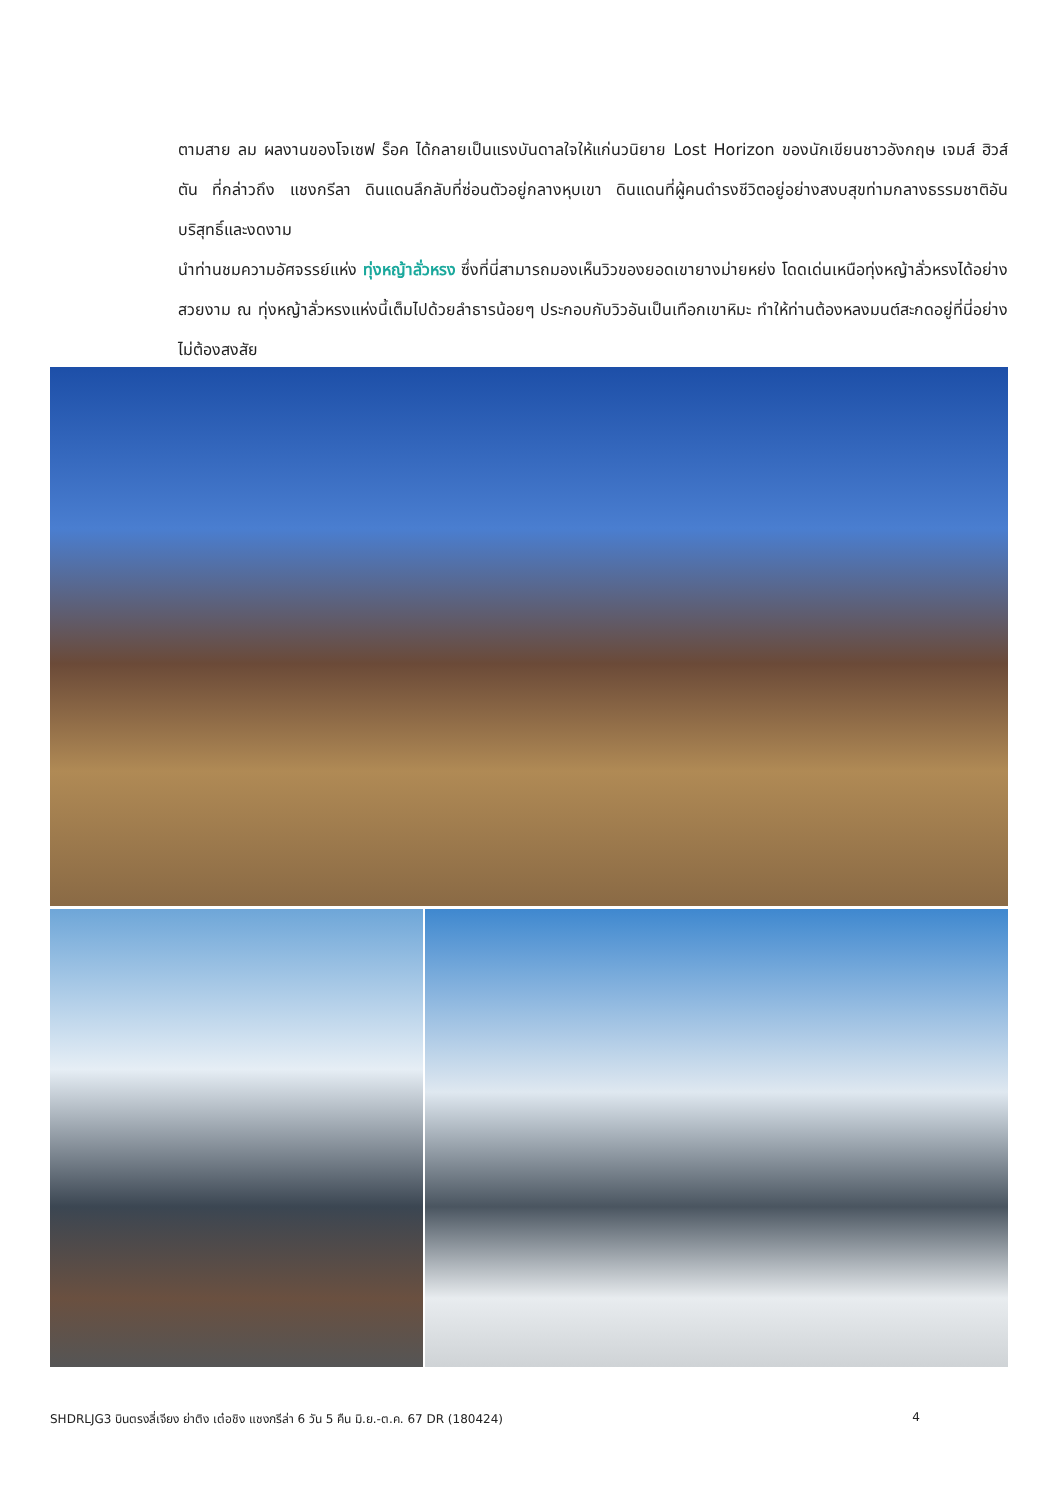ตามสาย ลม ผลงานของโจเซฟ ร็อค ได้กลายเป็นแรงบันดาลใจให้แก่นวนิยาย Lost Horizon ของนักเขียนชาวอังกฤษ เจมส์ ฮิวส์ตัน ที่กล่าวถึง แชงกรีลา ดินแดนลึกลับที่ซ่อนตัวอยู่กลางหุบเขา ดินแดนที่ผู้คนดำรงชีวิตอยู่อย่างสงบสุขท่ามกลางธรรมชาติอันบริสุทธิ์และงดงาม
นำท่านชมความอัศจรรย์แห่ง ทุ่งหญ้าลั่วหรง ซึ่งที่นี่สามารถมองเห็นวิวของยอดเขายางม่ายหย่ง โดดเด่นเหนือทุ่งหญ้าลั่วหรงได้อย่างสวยงาม ณ ทุ่งหญ้าลั่วหรงแห่งนี้เต็มไปด้วยลำธารน้อยๆ ประกอบกับวิวอันเป็นเทือกเขาหิมะ ทำให้ท่านต้องหลงมนต์สะกดอยู่ที่นี่อย่างไม่ต้องสงสัย
SHDRLJG3 บินตรงลี่เจียง ย่าติง เต๋อชิง แชงกรีล่า 6 วัน 5 คืน มิ.ย.-ต.ค. 67 DR (180424) 4